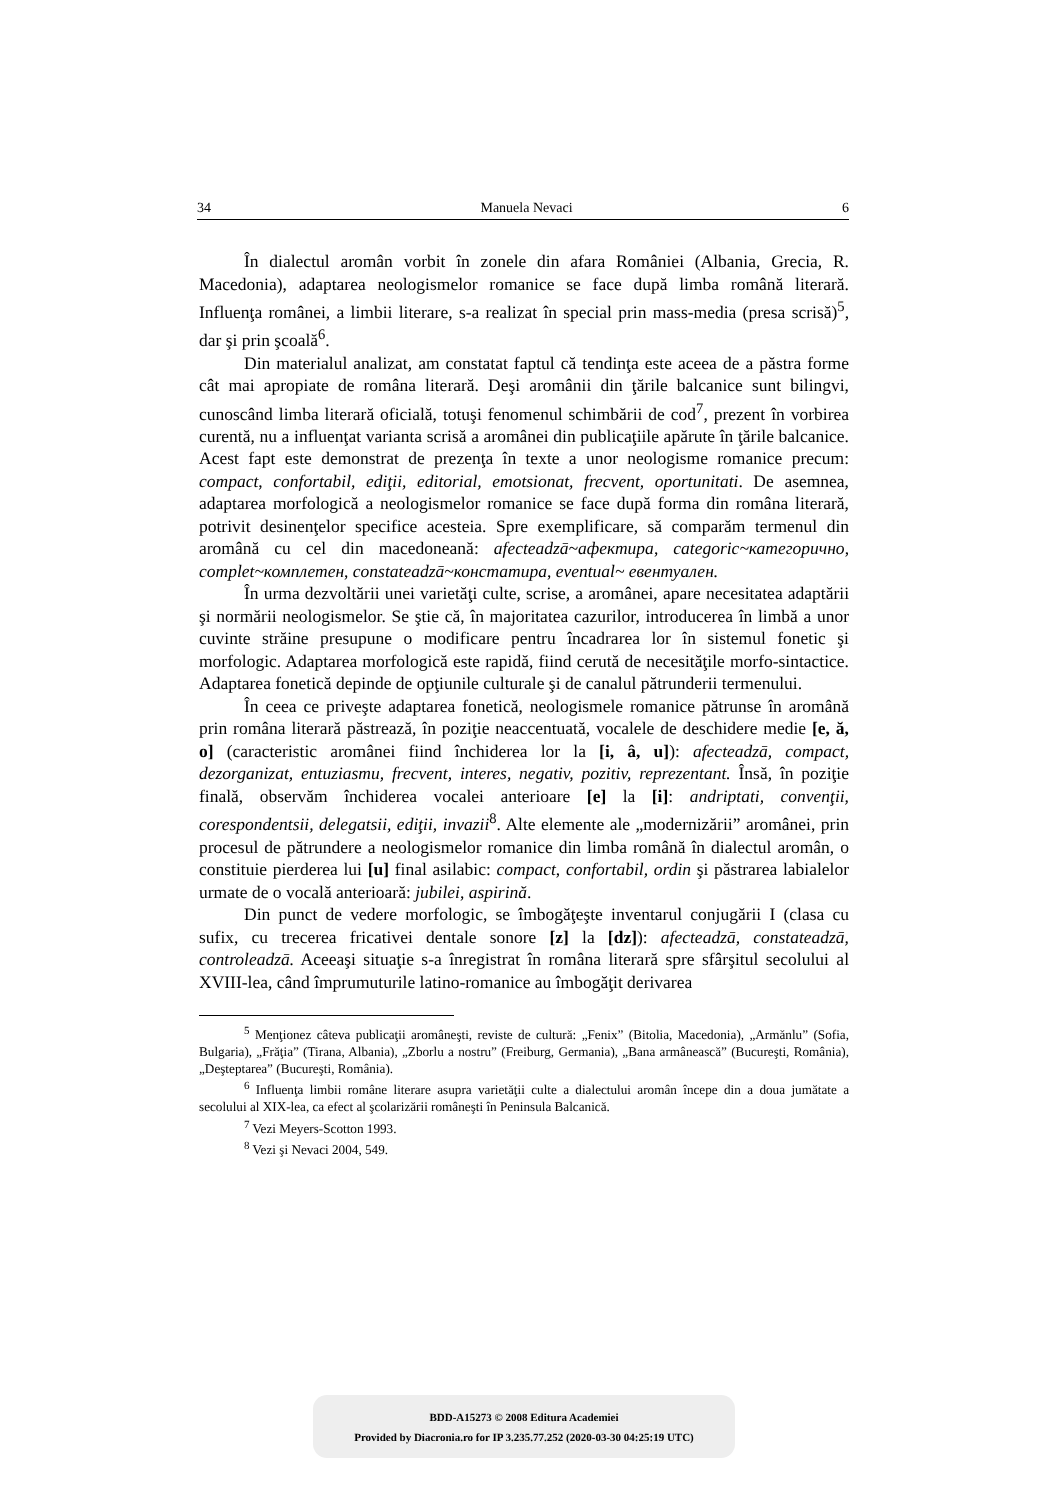34 Manuela Nevaci 6
În dialectul aromân vorbit în zonele din afara României (Albania, Grecia, R. Macedonia), adaptarea neologismelor romanice se face după limba română literară. Influenţa românei, a limbii literare, s-a realizat în special prin mass-media (presa scrisă)<sup>5</sup>, dar şi prin şcoală<sup>6</sup>.
Din materialul analizat, am constatat faptul că tendinţa este aceea de a păstra forme cât mai apropiate de româna literară. Deşi aromânii din ţările balcanice sunt bilingvi, cunoscând limba literară oficială, totuşi fenomenul schimbării de cod<sup>7</sup>, prezent în vorbirea curentă, nu a influenţat varianta scrisă a aromânei din publicaţiile apărute în ţările balcanice. Acest fapt este demonstrat de prezenţa în texte a unor neologisme romanice precum: compact, confortabil, ediţii, editorial, emotsionat, frecvent, oportunitati. De asemnea, adaptarea morfologică a neologismelor romanice se face după forma din româna literară, potrivit desinenţelor specifice acesteia. Spre exemplificare, să comparăm termenul din aromână cu cel din macedoneană: afecteadzā~афектира, categoric~категорично, complet~комплетен, constateadzā~констатира, eventual~ евентуален.
În urma dezvoltării unei varietăţi culte, scrise, a aromânei, apare necesitatea adaptării şi normării neologismelor. Se ştie că, în majoritatea cazurilor, introducerea în limbă a unor cuvinte străine presupune o modificare pentru încadrarea lor în sistemul fonetic şi morfologic. Adaptarea morfologică este rapidă, fiind cerută de necesităţile morfo-sintactice. Adaptarea fonetică depinde de opţiunile culturale şi de canalul pătrunderii termenului.
În ceea ce priveşte adaptarea fonetică, neologismele romanice pătrunse în aromână prin româna literară păstrează, în poziţie neaccentuată, vocalele de deschidere medie [e, ă, o] (caracteristic aromânei fiind închiderea lor la [i, â, u]): afecteadzā, compact, dezorganizat, entuziasmu, frecvent, interes, negativ, pozitiv, reprezentant. Însă, în poziţie finală, observăm închiderea vocalei anterioare [e] la [i]: andriptati, convenţii, corespondentsii, delegatsii, ediţii, invazii<sup>8</sup>. Alte elemente ale „modernizării” aromânei, prin procesul de pătrundere a neologismelor romanice din limba română în dialectul aromân, o constituie pierderea lui [u] final asilabic: compact, confortabil, ordin şi păstrarea labialelor urmate de o vocală anterioară: jubilei, aspirină.
Din punct de vedere morfologic, se îmbogăţeşte inventarul conjugării I (clasa cu sufix, cu trecerea fricativei dentale sonore [z] la [dz]): afecteadzā, constateadzā, controleadzā. Aceeaşi situaţie s-a înregistrat în româna literară spre sfârşitul secolului al XVIII-lea, când împrumuturile latino-romanice au îmbogăţit derivarea
<sup>5</sup> Menţionez câteva publicaţii aromâneşti, reviste de cultură: „Fenix” (Bitolia, Macedonia), „Armănlu” (Sofia, Bulgaria), „Frăţia” (Tirana, Albania), „Zborlu a nostru” (Freiburg, Germania), „Bana armânească” (Bucureşti, România), „Deşteptarea” (Bucureşti, România).
<sup>6</sup> Influenţa limbii române literare asupra varietăţii culte a dialectului aromân începe din a doua jumătate a secolului al XIX-lea, ca efect al şcolarizării româneşti în Peninsula Balcanică.
<sup>7</sup> Vezi Meyers-Scotton 1993.
<sup>8</sup> Vezi şi Nevaci 2004, 549.
BDD-A15273 © 2008 Editura Academiei
Provided by Diacronia.ro for IP 3.235.77.252 (2020-03-30 04:25:19 UTC)